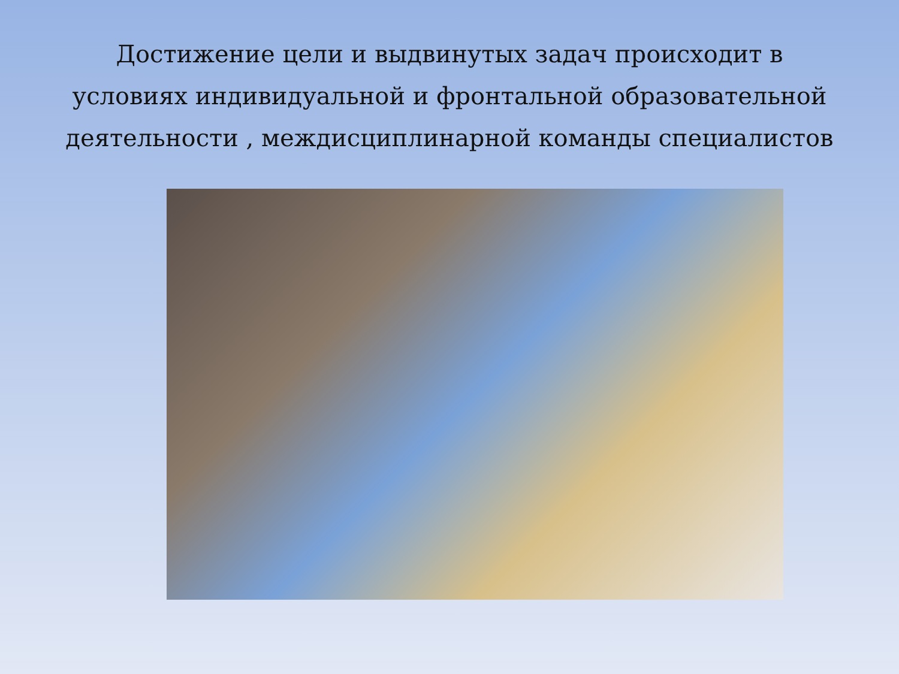Достижение цели и выдвинутых задач происходит в условиях индивидуальной и фронтальной образовательной деятельности , междисциплинарной команды специалистов